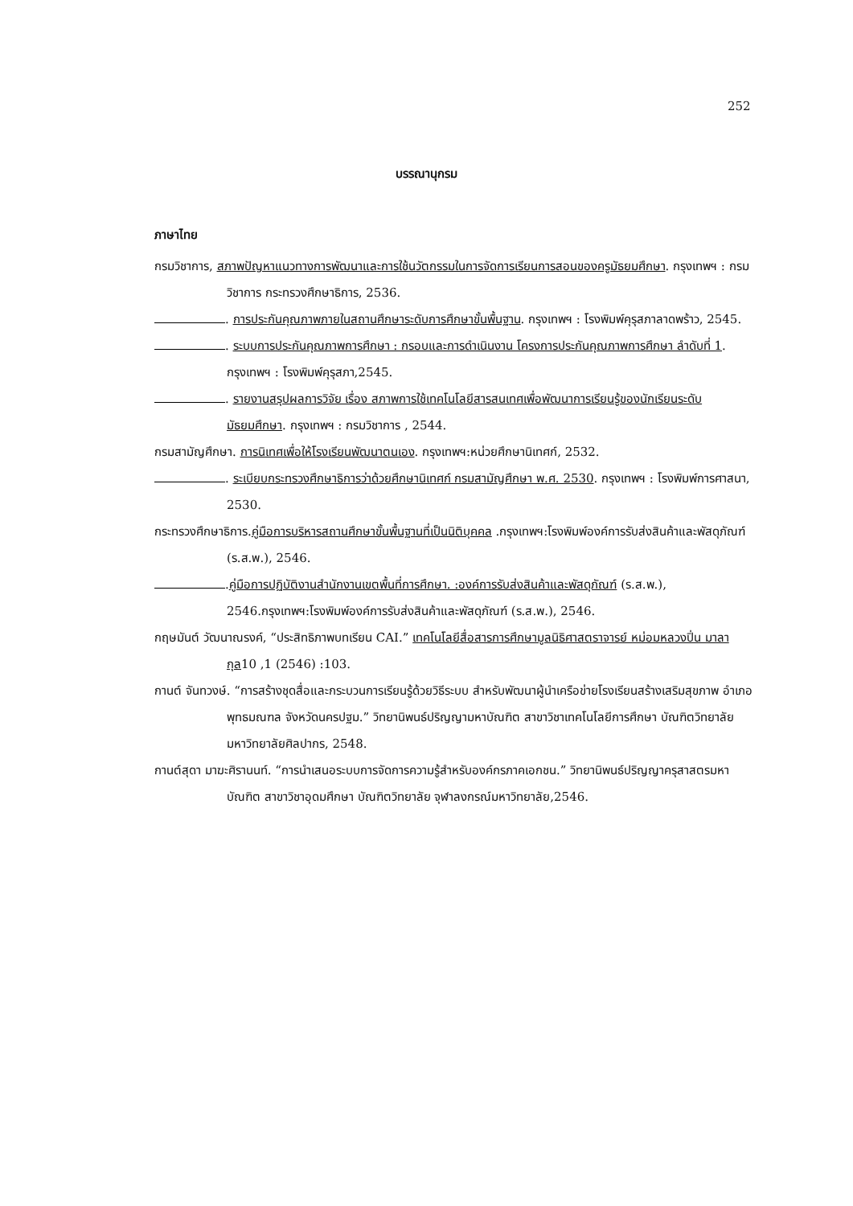252
บรรณานุกรม
ภาษาไทย
กรมวิชาการ, สภาพปัญหาแนวทางการพัฒนาและการใช้นวัตกรรมในการจัดการเรียนการสอนของครูมัธยมศึกษา. กรุงเทพฯ : กรมวิชาการ กระทรวงศึกษาธิการ, 2536.
. การประกันคุณภาพภายในสถานศึกษาระดับการศึกษาขั้นพื้นฐาน. กรุงเทพฯ : โรงพิมพ์คุรุสภาลาดพร้าว, 2545.
. ระบบการประกันคุณภาพการศึกษา : กรอบและการดำเนินงาน โครงการประกันคุณภาพการศึกษา ลำดับที่ 1. กรุงเทพฯ : โรงพิมพ์คุรุสภา,2545.
. รายงานสรุปผลการวิจัย เรื่อง สภาพการใช้เทคโนโลยีสารสนเทศเพื่อพัฒนาการเรียนรู้ของนักเรียนระดับมัธยมศึกษา. กรุงเทพฯ : กรมวิชาการ , 2544.
กรมสามัญศึกษา. การนิเทศเพื่อให้โรงเรียนพัฒนาตนเอง. กรุงเทพฯ:หน่วยศึกษานิเทศก์, 2532.
. ระเบียบกระทรวงศึกษาธิการว่าด้วยศึกษานิเทศก์ กรมสามัญศึกษา พ.ศ. 2530. กรุงเทพฯ : โรงพิมพ์การศาสนา, 2530.
กระทรวงศึกษาธิการ.คู่มือการบริหารสถานศึกษาขั้นพื้นฐานที่เป็นนิติบุคคล .กรุงเทพฯ:โรงพิมพ์องค์การรับส่งสินค้าและพัสดุภัณฑ์ (ร.ส.พ.), 2546.
.คู่มือการปฏิบัติงานสำนักงานเขตพื้นที่การศึกษา. :องค์การรับส่งสินค้าและพัสดุภัณฑ์ (ร.ส.พ.), 2546.กรุงเทพฯ:โรงพิมพ์องค์การรับส่งสินค้าและพัสดุภัณฑ์ (ร.ส.พ.), 2546.
กฤษมันต์ วัฒนาณรงค์, “ประสิทธิภาพบทเรียน CAI.” เทคโนโลยีสื่อสารการศึกษามูลนิธิศาสตราจารย์ หม่อมหลวงปิ่น มาลากุล10 ,1 (2546) :103.
กานต์ จันทวงษ์. “การสร้างชุดสื่อและกระบวนการเรียนรู้ด้วยวิธีระบบ สำหรับพัฒนาผู้นำเครือข่ายโรงเรียนสร้างเสริมสุขภาพ อำเภอพุทธมณฑล จังหวัดนครปฐม.” วิทยานิพนธ์ปริญญามหาบัณฑิต สาขาวิชาเทคโนโลยีการศึกษา บัณฑิตวิทยาลัย มหาวิทยาลัยศิลปากร, 2548.
กานต์สุดา มาฆะศิรานนท์. “การนำเสนอระบบการจัดการความรู้สำหรับองค์กรภาคเอกชน.” วิทยานิพนธ์ปริญญาครุสาสตรมหาบัณฑิต สาขาวิชาอุดมศึกษา บัณฑิตวิทยาลัย จุฬาลงกรณ์มหาวิทยาลัย,2546.